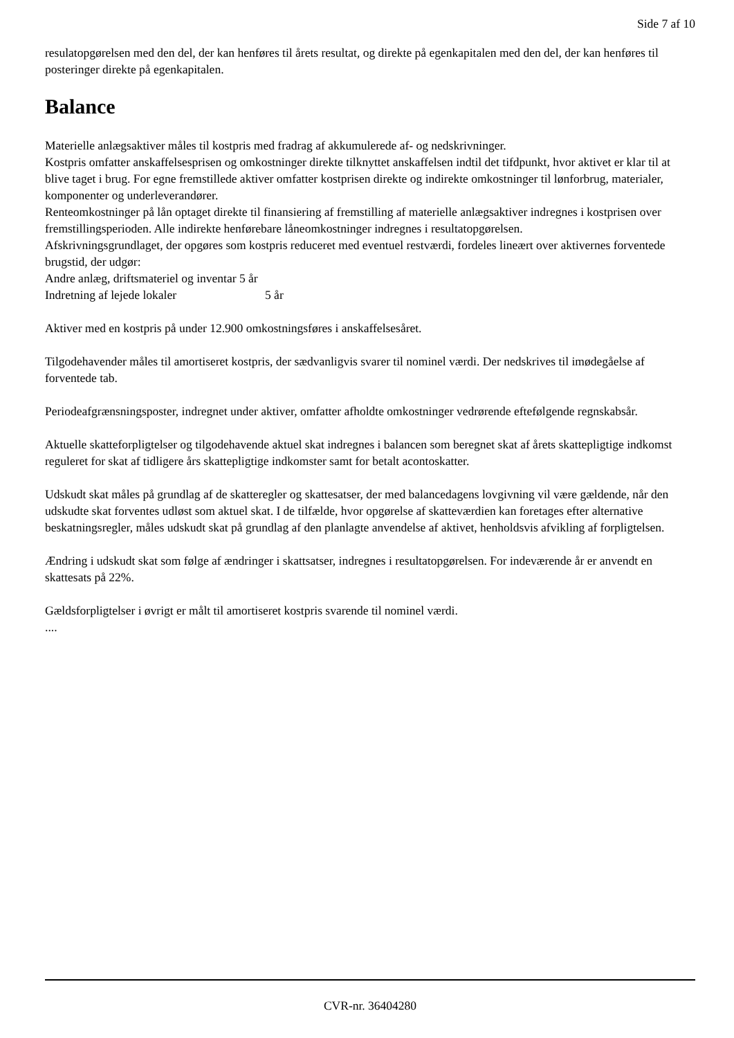Side 7 af 10
resulatopgørelsen med den del, der kan henføres til årets resultat, og direkte på egenkapitalen med den del, der kan henføres til posteringer direkte på egenkapitalen.
Balance
Materielle anlægsaktiver måles til kostpris med fradrag af akkumulerede af- og nedskrivninger.
Kostpris omfatter anskaffelsesprisen og omkostninger direkte tilknyttet anskaffelsen indtil det tifdpunkt, hvor aktivet er klar til at blive taget i brug. For egne fremstillede aktiver omfatter kostprisen direkte og indirekte omkostninger til lønforbrug, materialer, komponenter og underleverandører.
Renteomkostninger på lån optaget direkte til finansiering af fremstilling af materielle anlægsaktiver indregnes i kostprisen over fremstillingsperioden. Alle indirekte henførebare låneomkostninger indregnes i resultatopgørelsen.
Afskrivningsgrundlaget, der opgøres som kostpris reduceret med eventuel restværdi, fordeles lineært over aktivernes forventede brugstid, der udgør:
Andre anlæg, driftsmateriel og inventar 5 år
Indretning af lejede lokaler 5 år
Aktiver med en kostpris på under 12.900 omkostningsføres i anskaffelsesåret.
Tilgodehavender måles til amortiseret kostpris, der sædvanligvis svarer til nominel værdi. Der nedskrives til imødegåelse af forventede tab.
Periodeafgrænsningsposter, indregnet under aktiver, omfatter afholdte omkostninger vedrørende eftefølgende regnskabsår.
Aktuelle skatteforpligtelser og tilgodehavende aktuel skat indregnes i balancen som beregnet skat af årets skattepligtige indkomst reguleret for skat af tidligere års skattepligtige indkomster samt for betalt acontoskatter.
Udskudt skat måles på grundlag af de skatteregler og skattesatser, der med balancedagens lovgivning vil være gældende, når den udskudte skat forventes udløst som aktuel skat. I de tilfælde, hvor opgørelse af skatteværdien kan foretages efter alternative beskatningsregler, måles udskudt skat på grundlag af den planlagte anvendelse af aktivet, henholdsvis afvikling af forpligtelsen.
Ændring i udskudt skat som følge af ændringer i skattsatser, indregnes i resultatopgørelsen. For indeværende år er anvendt en skattesats på 22%.
Gældsforpligtelser i øvrigt er målt til amortiseret kostpris svarende til nominel værdi.
....
CVR-nr. 36404280